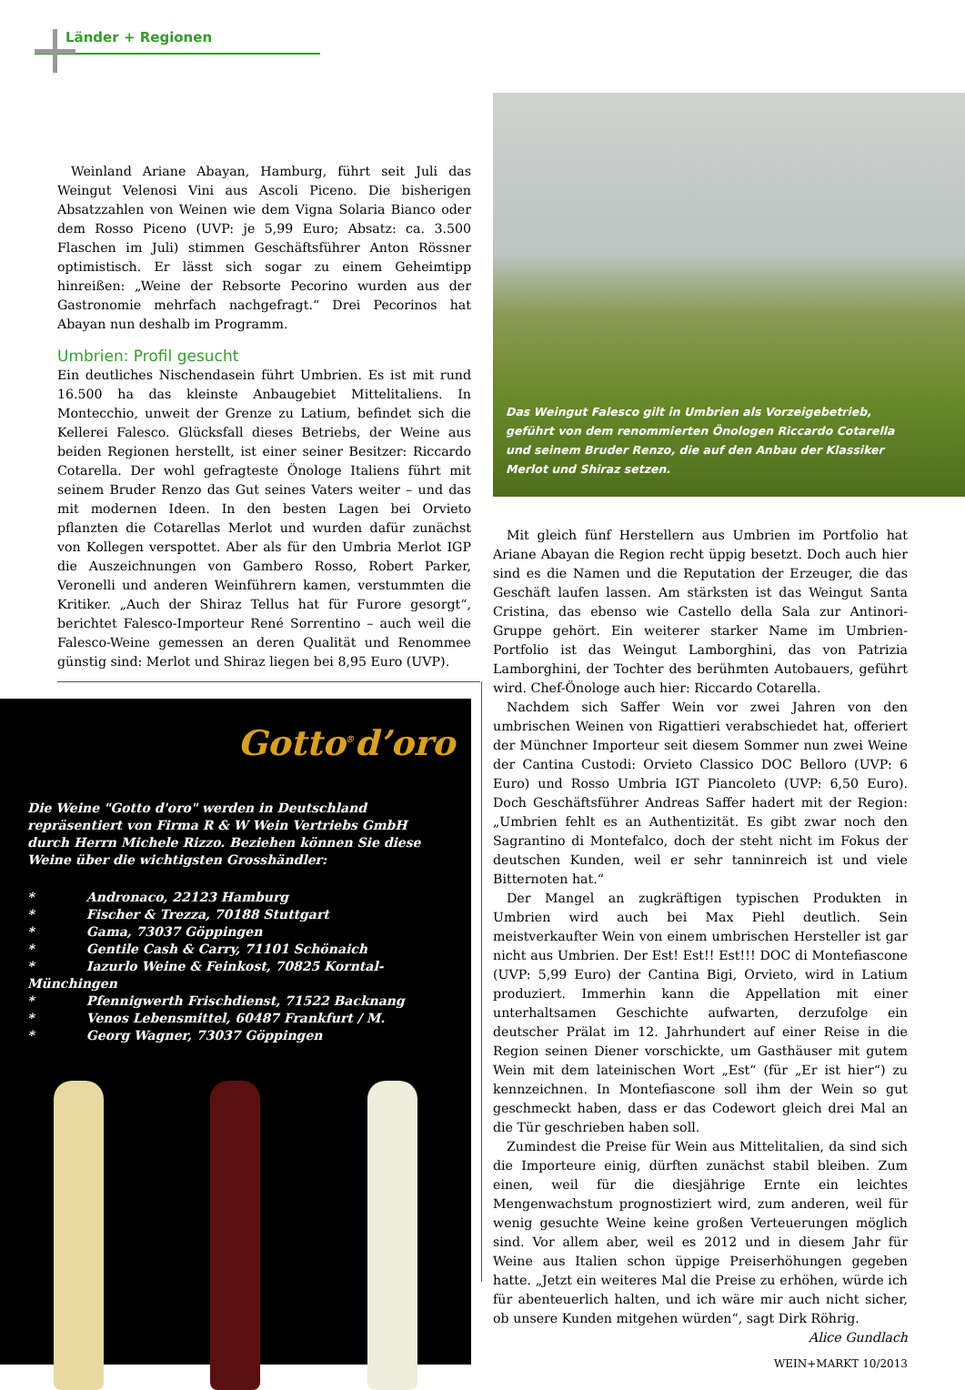Länder + Regionen
Weinland Ariane Abayan, Hamburg, führt seit Juli das Weingut Velenosi Vini aus Ascoli Piceno. Die bisherigen Absatzzahlen von Weinen wie dem Vigna Solaria Bianco oder dem Rosso Piceno (UVP: je 5,99 Euro; Absatz: ca. 3.500 Flaschen im Juli) stimmen Geschäftsführer Anton Rössner optimistisch. Er lässt sich sogar zu einem Geheimtipp hinreißen: „Weine der Rebsorte Pecorino wurden aus der Gastronomie mehrfach nachgefragt.“ Drei Pecorinos hat Abayan nun deshalb im Programm.
Umbrien: Profil gesucht
Ein deutliches Nischendasein führt Umbrien. Es ist mit rund 16.500 ha das kleinste Anbaugebiet Mittelitaliens. In Montecchio, unweit der Grenze zu Latium, befindet sich die Kellerei Falesco. Glücksfall dieses Betriebs, der Weine aus beiden Regionen herstellt, ist einer seiner Besitzer: Riccardo Cotarella. Der wohl gefragteste Önologe Italiens führt mit seinem Bruder Renzo das Gut seines Vaters weiter – und das mit modernen Ideen. In den besten Lagen bei Orvieto pflanzten die Cotarellas Merlot und wurden dafür zunächst von Kollegen verspottet. Aber als für den Umbria Merlot IGP die Auszeichnungen von Gambero Rosso, Robert Parker, Veronelli und anderen Weinführern kamen, verstummten die Kritiker. „Auch der Shiraz Tellus hat für Furore gesorgt“, berichtet Falesco-Importeur René Sorrentino – auch weil die Falesco-Weine gemessen an deren Qualität und Renommee günstig sind: Merlot und Shiraz liegen bei 8,95 Euro (UVP).
Das Weingut Falesco gilt in Umbrien als Vorzeigebetrieb, geführt von dem renommierten Önologen Riccardo Cotarella und seinem Bruder Renzo, die auf den Anbau der Klassiker Merlot und Shiraz setzen.
Mit gleich fünf Herstellern aus Umbrien im Portfolio hat Ariane Abayan die Region recht üppig besetzt. Doch auch hier sind es die Namen und die Reputation der Erzeuger, die das Geschäft laufen lassen. Am stärksten ist das Weingut Santa Cristina, das ebenso wie Castello della Sala zur Antinori-Gruppe gehört. Ein weiterer starker Name im Umbrien-Portfolio ist das Weingut Lamborghini, das von Patrizia Lamborghini, der Tochter des berühmten Autobauers, geführt wird. Chef-Önologe auch hier: Riccardo Cotarella.
Nachdem sich Saffer Wein vor zwei Jahren von den umbrischen Weinen von Rigattieri verabschiedet hat, offeriert der Münchner Importeur seit diesem Sommer nun zwei Weine der Cantina Custodi: Orvieto Classico DOC Belloro (UVP: 6 Euro) und Rosso Umbria IGT Piancoleto (UVP: 6,50 Euro). Doch Geschäftsführer Andreas Saffer hadert mit der Region: „Umbrien fehlt es an Authentizität. Es gibt zwar noch den Sagrantino di Montefalco, doch der steht nicht im Fokus der deutschen Kunden, weil er sehr tanninreich ist und viele Bitternoten hat.“
Der Mangel an zugkräftigen typischen Produkten in Umbrien wird auch bei Max Piehl deutlich. Sein meistverkaufter Wein von einem umbrischen Hersteller ist gar nicht aus Umbrien. Der Est! Est!! Est!!! DOC di Montefiascone (UVP: 5,99 Euro) der Cantina Bigi, Orvieto, wird in Latium produziert. Immerhin kann die Appellation mit einer unterhaltsamen Geschichte aufwarten, derzufolge ein deutscher Prälat im 12. Jahrhundert auf einer Reise in die Region seinen Diener vorschickte, um Gasthäuser mit gutem Wein mit dem lateinischen Wort „Est“ (für „Er ist hier“) zu kennzeichnen. In Montefiascone soll ihm der Wein so gut geschmeckt haben, dass er das Codewort gleich drei Mal an die Tür geschrieben haben soll.
Zumindest die Preise für Wein aus Mittelitalien, da sind sich die Importeure einig, dürften zunächst stabil bleiben. Zum einen, weil für die diesjährige Ernte ein leichtes Mengenwachstum prognostiziert wird, zum anderen, weil für wenig gesuchte Weine keine großen Verteuerungen möglich sind. Vor allem aber, weil es 2012 und in diesem Jahr für Weine aus Italien schon üppige Preiserhöhungen gegeben hatte. „Jetzt ein weiteres Mal die Preise zu erhöhen, würde ich für abenteuerlich halten, und ich wäre mir auch nicht sicher, ob unsere Kunden mitgehen würden“, sagt Dirk Röhrig.
Alice Gundlach
WEIN+MARKT 10/2013
Gotto<sup>®</sup>d’oro
Die Weine "Gotto d'oro" werden in Deutschland repräsentiert von Firma R & W Wein Vertriebs GmbH durch Herrn Michele Rizzo. Beziehen können Sie diese Weine über die wichtigsten Grosshändler:
* Andronaco, 22123 Hamburg
* Fischer & Trezza, 70188 Stuttgart
* Gama, 73037 Göppingen
* Gentile Cash & Carry, 71101 Schönaich
* Iazurlo Weine & Feinkost, 70825 Korntal-Münchingen
* Pfennigwerth Frischdienst, 71522 Backnang
* Venos Lebensmittel, 60487 Frankfurt / M.
* Georg Wagner, 73037 Göppingen